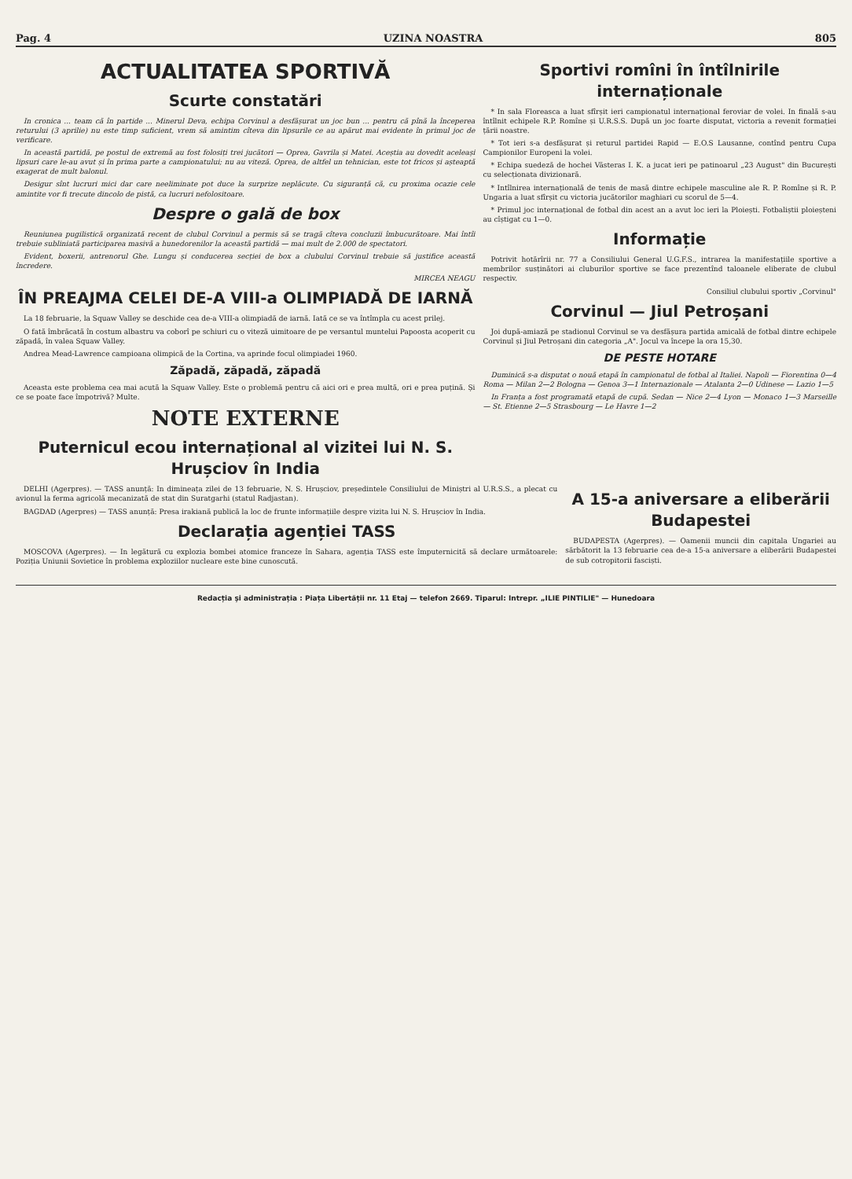Pag. 4 UZINA NOASTRA 805
ACTUALITATEA SPORTIVĂ
Scurte constatări
In cronica ... team că în partide ... Minerul Deva, echipa Corvinul a desfășurat un joc bun ... pentru că pînă la începerea returului (3 aprilie) nu este timp suficient, vrem să amintim cîteva din lipsurile ce au apărut mai evidente în primul joc de verificare.
In această partidă, pe postul de extremă au fost folosiți trei jucători — Oprea, Gavrila și Matei. Aceștia au dovedit aceleași lipsuri care le-au avut și în prima parte a campionatului; nu au viteză. Oprea, de altfel un tehnician, este tot fricos și așteaptă exagerat de mult balonul.
Desigur sînt lucruri mici dar care neeliminate pot duce la surprize neplăcute. Cu siguranță că, cu proxima ocazie cele amintite vor fi trecute dincolo de pistă, ca lucruri nefolositoare.
Despre o gală de box
Reuniunea pugilistică organizată recent de clubul Corvinul a permis să se tragă cîteva concluzii îmbucurătoare. Mai întîi trebuie subliniată participarea masivă a hunedorenilor la această partidă — mai mult de 2.000 de spectatori.
Evident, boxerii, antrenorul Ghe. Lungu și conducerea secției de box a clubului Corvinul trebuie să justifice această încredere.
MIRCEA NEAGU
ÎN PREAJMA CELEI DE-A VIII-a OLIMPIADĂ DE IARNĂ
La 18 februarie, la Squaw Valley se deschide cea de-a VIII-a olimpiadă de iarnă. Iată ce se va întîmpla cu acest prilej.
O fată îmbrăcată în costum albastru va coborî pe schiuri cu o viteză uimitoare de pe versantul muntelui Papoosta acoperit cu zăpadă, în valea Squaw Valley.
Andrea Mead-Lawrence campioana olimpică de la Cortina, va aprinde focul olimpiadei 1960.
Zăpadă, zăpadă, zăpadă
Aceasta este problema cea mai acută la Squaw Valley. Este o problemă pentru că aici ori e prea multă, ori e prea puțină. Și ce se poate face împotrivă? Multe.
NOTE EXTERNE
Puternicul ecou internațional al vizitei lui N. S. Hrușciov în India
Sportivi romîni în întîlnirile internaționale
* In sala Floreasca a luat sfîrșit ieri campionatul internațional feroviar de volei. In finală s-au întîlnit echipele R.P. Romîne și U.R.S.S. După un joc foarte disputat, victoria a revenit formației țării noastre.
* Tot ieri s-a desfășurat și returul partidei Rapid — E.O.S Lausanne, contînd pentru Cupa Campionilor Europeni la volei.
* Echipa suedeză de hochei Västeras I. K. a jucat ieri pe patinoarul „23 August" din București cu selecționata divizionară.
* Intîlnirea internațională de tenis de masă dintre echipele masculine ale R. P. Romîne și R. P. Ungaria a luat sfîrșit cu victoria jucătorilor maghiari cu scorul de 5—4.
* Primul joc internațional de fotbal din acest an a avut loc ieri la Ploiești. Fotbaliștii ploieșteni au cîștigat cu 1—0.
Informație
Potrivit hotărîrii nr. 77 a Consiliului General U.G.F.S., intrarea la manifestațiile sportive a membrilor susținători ai cluburilor sportive se face prezentînd taloanele eliberate de clubul respectiv.
Consiliul clubului sportiv „Corvinul"
Corvinul — Jiul Petroșani
Joi după-amiază pe stadionul Corvinul se va desfășura partida amicală de fotbal dintre echipele Corvinul și Jiul Petroșani din categoria „A". Jocul va începe la ora 15,30.
DE PESTE HOTARE
Duminică s-a disputat o nouă etapă în campionatul de fotbal al Italiei. Napoli — Fiorentina 0—4 Roma — Milan 2—2 Bologna — Genoa 3—1 Internazionale — Atalanta 2—0 Udinese — Lazio 1—5
In Franța a fost programată etapă de cupă. Sedan — Nice 2—4 Lyon — Monaco 1—3 Marseille — St. Etienne 2—5 Strasbourg — Le Havre 1—2
DELHI (Agerpres). — TASS anunță: In dimineața zilei de 13 februarie, N. S. Hrușciov, președintele Consiliului de Miniștri al U.R.S.S., a plecat cu avionul la ferma agricolă mecanizată de stat din Suratgarhi (statul Radjastan).
BAGDAD (Agerpres) — TASS anunță: Presa irakiană publică la loc de frunte informațiile despre vizita lui N. S. Hrușciov în India.
Declarația agenției TASS
MOSCOVA (Agerpres). — In legătură cu explozia bombei atomice franceze în Sahara, agenția TASS este împuternicită să declare următoarele: Poziția Uniunii Sovietice în problema exploziilor nucleare este bine cunoscută.
A 15-a aniversare a eliberării Budapestei
BUDAPESTA (Agerpres). — Oamenii muncii din capitala Ungariei au sărbătorit la 13 februarie cea de-a 15-a aniversare a eliberării Budapestei de sub cotropitorii fasciști.
Redacția și administrația : Piața Libertății nr. 11 Etaj — telefon 2669. Tiparul: Intrepr. „ILIE PINTILIE" — Hunedoara